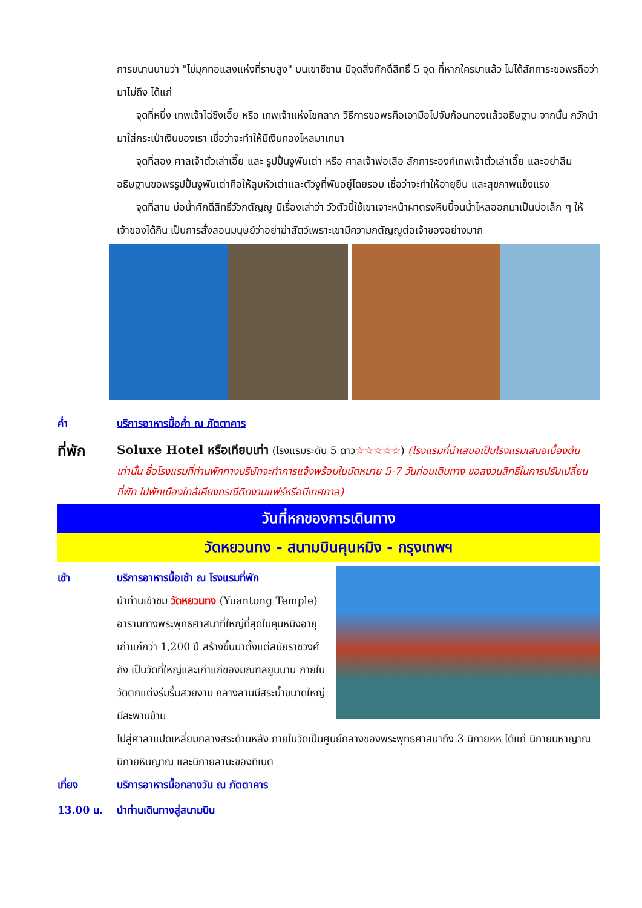การขนานนามว่า "ไข่มุกทอแสงแห่งที่ราบสูง" บนเขาซีซาน มีจุดสิ่งศักดิ์สิทธิ์ 5 จุด ที่หากใครมาแล้ว ไม่ได้สักการะขอพรถือว่ามาไม่ถึง ได้แก่
จุดที่หนึ่ง เทพเจ้าไฉ่ซิงเอี๊ย หรือ เทพเจ้าแห่งโชคลาภ วิธีการขอพรคือเอามือไปจับก้อนทองแล้วอธิษฐาน จากนั้น กวักนำมาใส่กระเป๋าเงินของเรา เชื่อว่าจะทำให้มีเงินทองไหลมาเทมา
จุดที่สอง ศาลเจ้าตั่วเล่าเอี๊ย และ รูปปั้นงูพันเต่า หรือ ศาลเจ้าพ่อเสือ สักการะองค์เทพเจ้าตั่วเล่าเอี๊ย และอย่าลืมอธิษฐานขอพรรูปปั้นงูพันเต่าคือให้ลูบหัวเต่าและตัวงูที่พันอยู่โดยรอบ เชื่อว่าจะทำให้อายุยืน และสุขภาพแข็งแรง
จุดที่สาม บ่อน้ำศักดิ์สิทธิ์วัวกตัญญู มีเรื่องเล่าว่า วัวตัวนี้ใช้เขาเจาะหน้าผาตรงหินนี้จนน้ำไหลออกมาเป็นบ่อเล็ก ๆ ให้เจ้าของได้กิน เป็นการสั่งสอนมนุษย์ว่าอย่าฆ่าสัตว์เพราะเขามีความกตัญญูต่อเจ้าของอย่างมาก
ค่ำ บริการอาหารมื้อค่ำ ณ ภัตตาคาร
ที่พัก
Soluxe Hotel หรือเทียบเท่า (โรงแรมระดับ 5 ดาว☆☆☆☆☆) (โรงแรมที่นำเสนอเป็นโรงแรมเสนอเบื้องต้นเท่านั้น ชื่อโรงแรมที่ท่านพักทางบริษัทจะทำการแจ้งพร้อมใบนัดหมาย 5-7 วันก่อนเดินทาง ขอสงวนสิทธิ์ในการปรับเปลี่ยนที่พัก ไปพักเมืองใกล้เคียงกรณีติดงานแฟร์หรือมีเทศกาล)
วันที่หกของการเดินทาง
วัดหยวนทง - สนามบินคุนหมิง - กรุงเทพฯ
เช้า บริการอาหารมื้อเช้า ณ โรงแรมที่พัก
นำท่านเข้าชม วัดหยวนทง (Yuantong Temple) อารามทางพระพุทธศาสนาที่ใหญ่ที่สุดในคุนหมิงอายุเก่าแก่กว่า 1,200 ปี สร้างขึ้นมาตั้งแต่สมัยราชวงศ์ถัง เป็นวัดที่ใหญ่และเก่าแก่ของมณฑลยูนนาน ภายในวัดตกแต่งร่มรื่นสวยงาม กลางลานมีสระน้ำขนาดใหญ่ มีสะพานข้าม
ไปสู่ศาลาแปดเหลี่ยมกลางสระด้านหลัง ภายในวัดเป็นศูนย์กลางของพระพุทธศาสนาถึง 3 นิกายหห ได้แก่ นิกายมหาญาณ นิกายหินญาณ และนิกายลามะของทิเบต
เที่ยง บริการอาหารมื้อกลางวัน ณ ภัตตาคาร
13.00 น. นำท่านเดินทางสู่สนามบิน